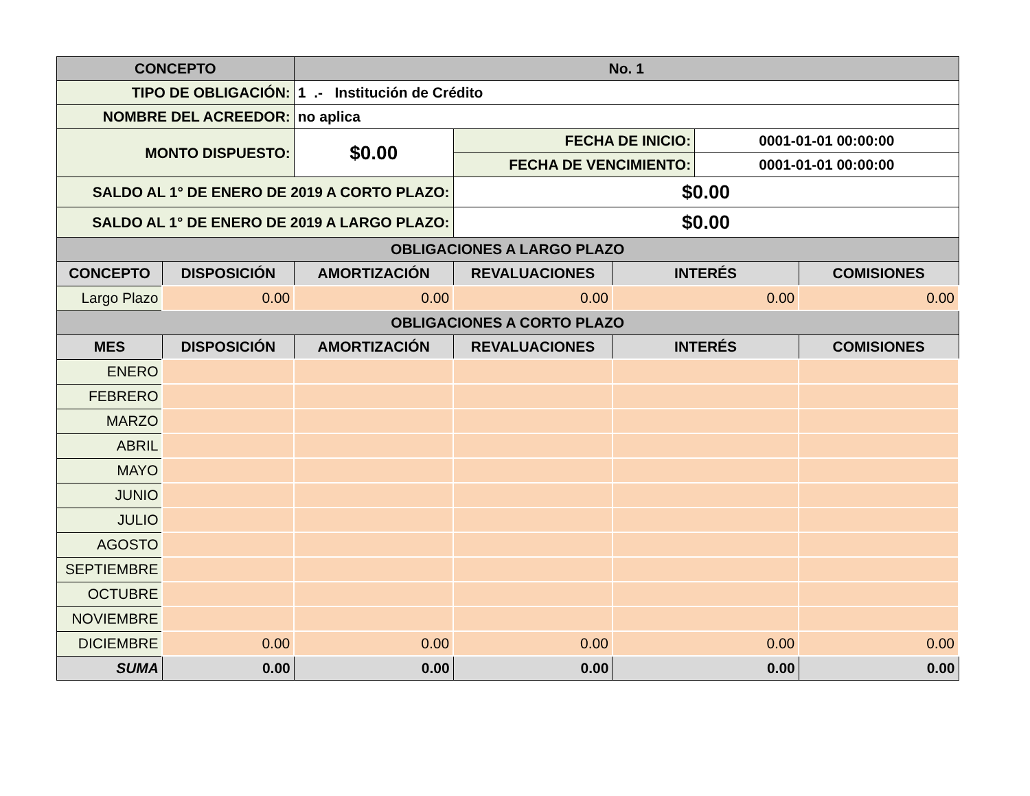| CONCEPTO | | No. 1 | | | | |
| --- | --- | --- | --- | --- | --- | --- |
| TIPO DE OBLIGACIÓN: | | 1 .- Institución de Crédito | | | | |
| NOMBRE DEL ACREEDOR: | | no aplica | | | | |
| MONTO DISPUESTO: | | $0.00 | FECHA DE INICIO: | | 0001-01-01 00:00:00 | |
| | | | FECHA DE VENCIMIENTO: | | 0001-01-01 00:00:00 | |
| SALDO AL 1° DE ENERO DE 2019 A CORTO PLAZO: | | | $0.00 | | | |
| SALDO AL 1° DE ENERO DE 2019 A LARGO PLAZO: | | | $0.00 | | | |
| OBLIGACIONES A LARGO PLAZO | | | | | | |
| CONCEPTO | DISPOSICIÓN | AMORTIZACIÓN | REVALUACIONES | INTERÉS | | COMISIONES |
| Largo Plazo | 0.00 | 0.00 | 0.00 | 0.00 | | 0.00 |
| OBLIGACIONES A CORTO PLAZO | | | | | | |
| MES | DISPOSICIÓN | AMORTIZACIÓN | REVALUACIONES | INTERÉS | | COMISIONES |
| ENERO | | | | | | |
| FEBRERO | | | | | | |
| MARZO | | | | | | |
| ABRIL | | | | | | |
| MAYO | | | | | | |
| JUNIO | | | | | | |
| JULIO | | | | | | |
| AGOSTO | | | | | | |
| SEPTIEMBRE | | | | | | |
| OCTUBRE | | | | | | |
| NOVIEMBRE | | | | | | |
| DICIEMBRE | 0.00 | 0.00 | 0.00 | 0.00 | | 0.00 |
| SUMA | 0.00 | 0.00 | 0.00 | 0.00 | | 0.00 |